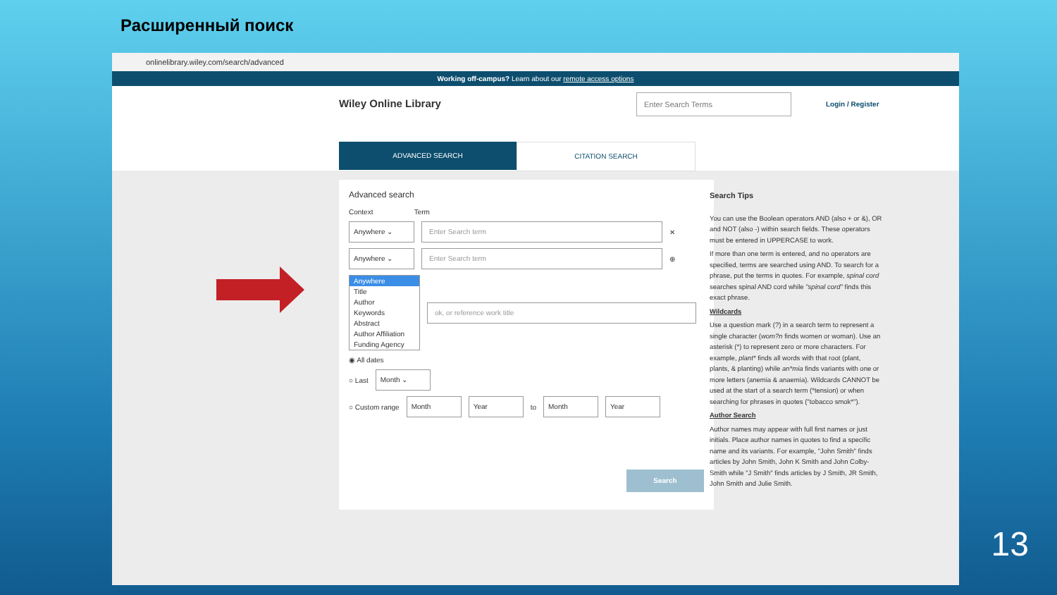Расширенный поиск
onlinelibrary.wiley.com/search/advanced
Working off-campus? Learn about our remote access options
Wiley Online Library
Enter Search Terms
Login / Register
ADVANCED SEARCH CITATION SEARCH
Advanced search
Context Term
Anywhere ⌄ Enter Search term ✕
Anywhere ⌄ Enter Search term ⊕
Anywhere
Title
Author
Keywords
Abstract
Author Affiliation
Funding Agency
ok, or reference work title
◉ All dates
○ Last Month ⌄
○ Custom range Month Year to Month Year
Search
Search Tips
You can use the Boolean operators AND (also + or &), OR and NOT (also -) within search fields. These operators must be entered in UPPERCASE to work.
If more than one term is entered, and no operators are specified, terms are searched using AND. To search for a phrase, put the terms in quotes. For example, spinal cord searches spinal AND cord while "spinal cord" finds this exact phrase.
Wildcards
Use a question mark (?) in a search term to represent a single character (wom?n finds women or woman). Use an asterisk (*) to represent zero or more characters. For example, plant* finds all words with that root (plant, plants, & planting) while an*mia finds variants with one or more letters (anemia & anaemia). Wildcards CANNOT be used at the start of a search term (*tension) or when searching for phrases in quotes ("tobacco smok*").
Author Search
Author names may appear with full first names or just initials. Place author names in quotes to find a specific name and its variants. For example, "John Smith" finds articles by John Smith, John K Smith and John Colby-Smith while "J Smith" finds articles by J Smith, JR Smith, John Smith and Julie Smith.
13